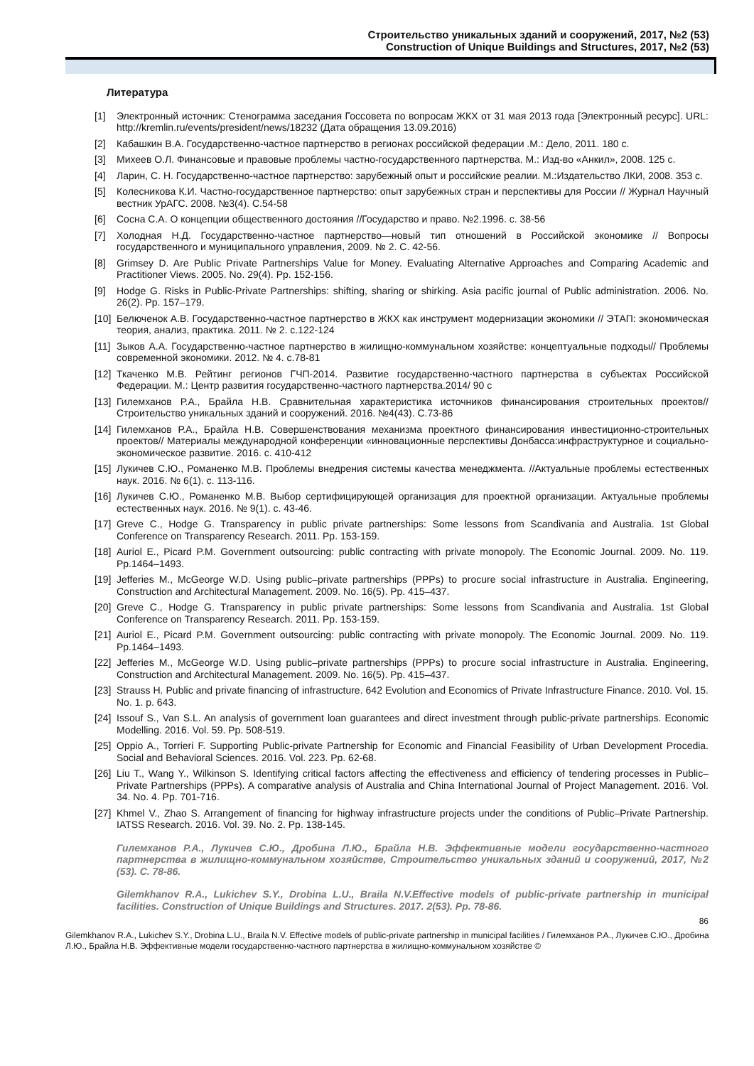Строительство уникальных зданий и сооружений, 2017, №2 (53)
Construction of Unique Buildings and Structures, 2017, №2 (53)
Литература
[1] Электронный источник: Стенограмма заседания Госсовета по вопросам ЖКХ от 31 мая 2013 года [Электронный ресурс]. URL: http://kremlin.ru/events/president/news/18232 (Дата обращения 13.09.2016)
[2] Кабашкин В.А. Государственно-частное партнерство в регионах российской федерации .М.: Дело, 2011. 180 с.
[3] Михеев О.Л. Финансовые и правовые проблемы частно-государственного партнерства. М.: Изд-во «Анкил», 2008. 125 с.
[4] Ларин, С. Н. Государственно-частное партнерство: зарубежный опыт и российские реалии. М.:Издательство ЛКИ, 2008. 353 с.
[5] Колесникова К.И. Частно-государственное партнерство: опыт зарубежных стран и перспективы для России // Журнал Научный вестник УрАГС. 2008. №3(4). С.54-58
[6] Сосна С.А. О концепции общественного достояния //Государство и право. №2.1996. с. 38-56
[7] Холодная Н.Д. Государственно-частное партнерство—новый тип отношений в Российской экономике // Вопросы государственного и муниципального управления, 2009. № 2. С. 42-56.
[8] Grimsey D. Are Public Private Partnerships Value for Money. Evaluating Alternative Approaches and Comparing Academic and Practitioner Views. 2005. No. 29(4). Pp. 152-156.
[9] Hodge G. Risks in Public-Private Partnerships: shifting, sharing or shirking. Asia pacific journal of Public administration. 2006. No. 26(2). Pp. 157–179.
[10] Белюченок А.В. Государственно-частное партнерство в ЖКХ как инструмент модернизации экономики // ЭТАП: экономическая теория, анализ, практика. 2011. № 2. с.122-124
[11] Зыков А.А. Государственно-частное партнерство в жилищно-коммунальном хозяйстве: концептуальные подходы// Проблемы современной экономики. 2012. № 4. с.78-81
[12] Ткаченко М.В. Рейтинг регионов ГЧП-2014. Развитие государственно-частного партнерства в субъектах Российской Федерации. М.: Центр развития государственно-частного партнерства.2014/ 90 с
[13] Гилемханов Р.А., Брайла Н.В. Сравнительная характеристика источников финансирования строительных проектов// Строительство уникальных зданий и сооружений. 2016. №4(43). С.73-86
[14] Гилемханов Р.А., Брайла Н.В. Совершенствования механизма проектного финансирования инвестиционно-строительных проектов// Материалы международной конференции «инновационные перспективы Донбасса:инфраструктурное и социально-экономическое развитие. 2016. с. 410-412
[15] Лукичев С.Ю., Романенко М.В. Проблемы внедрения системы качества менеджмента. //Актуальные проблемы естественных наук. 2016. № 6(1). с. 113-116.
[16] Лукичев С.Ю., Романенко М.В. Выбор сертифицирующей организация для проектной организации. Актуальные проблемы естественных наук. 2016. № 9(1). с. 43-46.
[17] Greve C., Hodge G. Transparency in public private partnerships: Some lessons from Scandivania and Australia. 1st Global Conference on Transparency Research. 2011. Pp. 153-159.
[18] Auriol E., Picard P.M. Government outsourcing: public contracting with private monopoly. The Economic Journal. 2009. No. 119. Pp.1464–1493.
[19] Jefferies M., McGeorge W.D. Using public–private partnerships (PPPs) to procure social infrastructure in Australia. Engineering, Construction and Architectural Management. 2009. No. 16(5). Pp. 415–437.
[20] Greve C., Hodge G. Transparency in public private partnerships: Some lessons from Scandivania and Australia. 1st Global Conference on Transparency Research. 2011. Pp. 153-159.
[21] Auriol E., Picard P.M. Government outsourcing: public contracting with private monopoly. The Economic Journal. 2009. No. 119. Pp.1464–1493.
[22] Jefferies M., McGeorge W.D. Using public–private partnerships (PPPs) to procure social infrastructure in Australia. Engineering, Construction and Architectural Management. 2009. No. 16(5). Pp. 415–437.
[23] Strauss H. Public and private financing of infrastructure. 642 Evolution and Economics of Private Infrastructure Finance. 2010. Vol. 15. No. 1. p. 643.
[24] Issouf S., Van S.L. An analysis of government loan guarantees and direct investment through public-private partnerships. Economic Modelling. 2016. Vol. 59. Pp. 508-519.
[25] Oppio A., Torrieri F. Supporting Public-private Partnership for Economic and Financial Feasibility of Urban Development Procedia. Social and Behavioral Sciences. 2016. Vol. 223. Pp. 62-68.
[26] Liu T., Wang Y., Wilkinson S. Identifying critical factors affecting the effectiveness and efficiency of tendering processes in Public–Private Partnerships (PPPs). A comparative analysis of Australia and China International Journal of Project Management. 2016. Vol. 34. No. 4. Pp. 701-716.
[27] Khmel V., Zhao S. Arrangement of financing for highway infrastructure projects under the conditions of Public–Private Partnership. IATSS Research. 2016. Vol. 39. No. 2. Pp. 138-145.
Гилемханов Р.А., Лукичев С.Ю., Дробина Л.Ю., Брайла Н.В. Эффективные модели государственно-частного партнерства в жилищно-коммунальном хозяйстве, Строительство уникальных зданий и сооружений, 2017, №2 (53). С. 78-86.
Gilemkhanov R.A., Lukichev S.Y., Drobina L.U., Braila N.V.Effective models of public-private partnership in municipal facilities. Construction of Unique Buildings and Structures. 2017. 2(53). Pp. 78-86.
86
Gilemkhanov R.A., Lukichev S.Y., Drobina L.U., Braila N.V. Effective models of public-private partnership in municipal facilities / Гилемханов Р.А., Лукичев С.Ю., Дробина Л.Ю., Брайла Н.В. Эффективные модели государственно-частного партнерства в жилищно-коммунальном хозяйстве ©